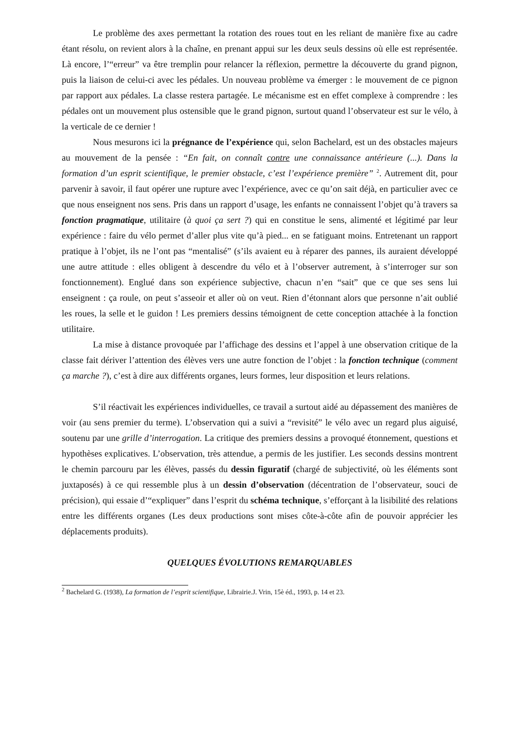Le problème des axes permettant la rotation des roues tout en les reliant de manière fixe au cadre étant résolu, on revient alors à la chaîne, en prenant appui sur les deux seuls dessins où elle est représentée. Là encore, l’“erreur” va être tremplin pour relancer la réflexion, permettre la découverte du grand pignon, puis la liaison de celui-ci avec les pédales. Un nouveau problème va émerger : le mouvement de ce pignon par rapport aux pédales. La classe restera partagée. Le mécanisme est en effet complexe à comprendre : les pédales ont un mouvement plus ostensible que le grand pignon, surtout quand l’observateur est sur le vélo, à la verticale de ce dernier !
Nous mesurons ici la prégnance de l’expérience qui, selon Bachelard, est un des obstacles majeurs au mouvement de la pensée : “En fait, on connaît contre une connaissance antérieure (...). Dans la formation d’un esprit scientifique, le premier obstacle, c’est l’expérience première” <sup>2</sup>. Autrement dit, pour parvenir à savoir, il faut opérer une rupture avec l’expérience, avec ce qu’on sait déjà, en particulier avec ce que nous enseignent nos sens. Pris dans un rapport d’usage, les enfants ne connaissent l’objet qu’à travers sa fonction pragmatique, utilitaire (à quoi ça sert ?) qui en constitue le sens, alimenté et légitimé par leur expérience : faire du vélo permet d’aller plus vite qu’à pied... en se fatiguant moins. Entretenant un rapport pratique à l’objet, ils ne l’ont pas “mentalisé” (s’ils avaient eu à réparer des pannes, ils auraient développé une autre attitude : elles obligent à descendre du vélo et à l’observer autrement, à s’interroger sur son fonctionnement). Englué dans son expérience subjective, chacun n’en “sait” que ce que ses sens lui enseignent : ça roule, on peut s’asseoir et aller où on veut. Rien d’étonnant alors que personne n’ait oublié les roues, la selle et le guidon ! Les premiers dessins témoignent de cette conception attachée à la fonction utilitaire.
La mise à distance provoquée par l’affichage des dessins et l’appel à une observation critique de la classe fait dériver l’attention des élèves vers une autre fonction de l’objet : la fonction technique (comment ça marche ?), c’est à dire aux différents organes, leurs formes, leur disposition et leurs relations.
S’il réactivait les expériences individuelles, ce travail a surtout aidé au dépassement des manières de voir (au sens premier du terme). L’observation qui a suivi a “revisité” le vélo avec un regard plus aiguisé, soutenu par une grille d’interrogation. La critique des premiers dessins a provoqué étonnement, questions et hypothèses explicatives. L’observation, très attendue, a permis de les justifier. Les seconds dessins montrent le chemin parcouru par les élèves, passés du dessin figuratif (chargé de subjectivité, où les éléments sont juxtaposés) à ce qui ressemble plus à un dessin d’observation (décentration de l’observateur, souci de précision), qui essaie d’“expliquer” dans l’esprit du schéma technique, s’efforçant à la lisibilité des relations entre les différents organes (Les deux productions sont mises côte-à-côte afin de pouvoir apprécier les déplacements produits).
QUELQUES ÉVOLUTIONS REMARQUABLES
<sup>2</sup> Bachelard G. (1938), La formation de l’esprit scientifique, Librairie.J. Vrin, 15è éd., 1993, p. 14 et 23.